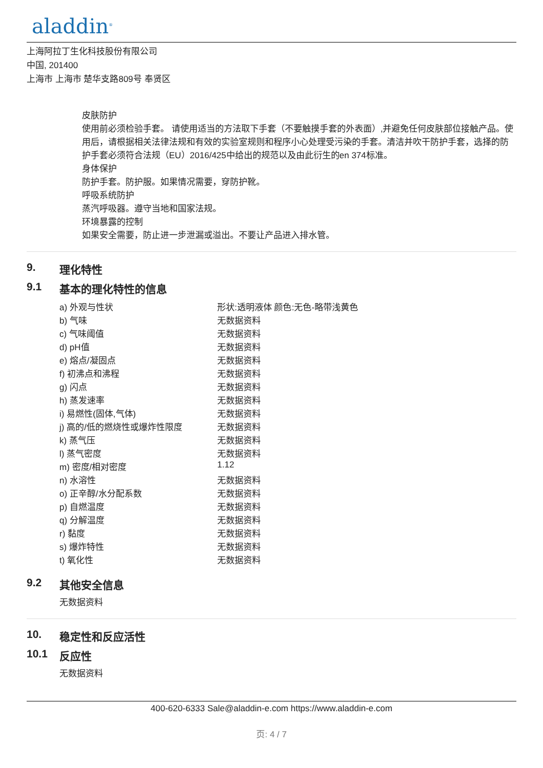aladdin<sup>®</sup>
上海阿拉丁生化科技股份有限公司
中国, 201400
上海市 上海市 楚华支路809号 奉贤区
皮肤防护
使用前必须检验手套。 请使用适当的方法取下手套（不要触摸手套的外表面）,并避免任何皮肤部位接触产品。使用后，请根据相关法律法规和有效的实验室规则和程序小心处理受污染的手套。清洁并吹干防护手套，选择的防护手套必须符合法规（EU）2016/425中给出的规范以及由此衍生的en 374标准。
身体保护
防护手套。防护服。如果情况需要，穿防护靴。
呼吸系统防护
蒸汽呼吸器。遵守当地和国家法规。
环境暴露的控制
如果安全需要，防止进一步泄漏或溢出。不要让产品进入排水管。
9. 理化特性
9.1 基本的理化特性的信息
| a) 外观与性状 | 形状:透明液体 颜色:无色-略带浅黄色 |
| b) 气味 | 无数据资料 |
| c) 气味阈值 | 无数据资料 |
| d) pH值 | 无数据资料 |
| e) 熔点/凝固点 | 无数据资料 |
| f) 初沸点和沸程 | 无数据资料 |
| g) 闪点 | 无数据资料 |
| h) 蒸发速率 | 无数据资料 |
| i) 易燃性(固体,气体) | 无数据资料 |
| j) 高的/低的燃烧性或爆炸性限度 | 无数据资料 |
| k) 蒸气压 | 无数据资料 |
| l) 蒸气密度 | 无数据资料 |
| m) 密度/相对密度 | 1.12 |
| n) 水溶性 | 无数据资料 |
| o) 正辛醇/水分配系数 | 无数据资料 |
| p) 自燃温度 | 无数据资料 |
| q) 分解温度 | 无数据资料 |
| r) 黏度 | 无数据资料 |
| s) 爆炸特性 | 无数据资料 |
| t) 氧化性 | 无数据资料 |
9.2 其他安全信息
无数据资料
10. 稳定性和反应活性
10.1 反应性
无数据资料
400-620-6333 Sale@aladdin-e.com https://www.aladdin-e.com
页: 4 / 7